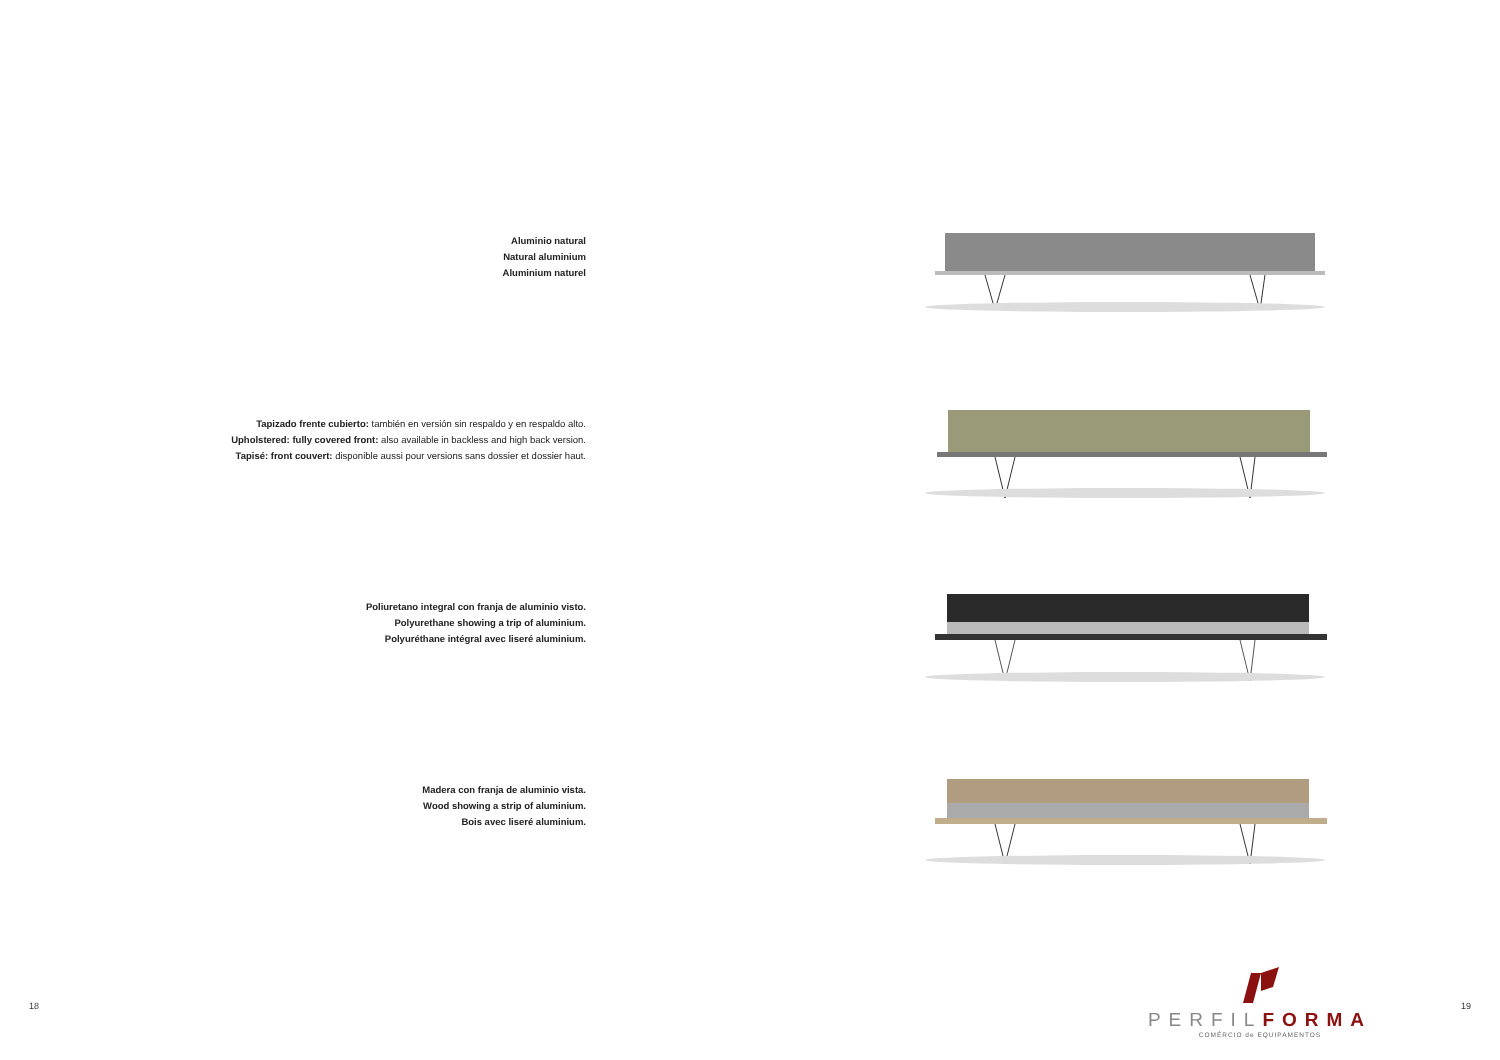Aluminio natural
Natural aluminium
Aluminium naturel
Tapizado frente cubierto: también en versión sin respaldo y en respaldo alto.
Upholstered: fully covered front: also available in backless and high back version.
Tapisé: front couvert: disponible aussi pour versions sans dossier et dossier haut.
Poliuretano integral con franja de aluminio visto.
Polyurethane showing a trip of aluminium.
Polyuréthane intégral avec liseré aluminium.
Madera con franja de aluminio vista.
Wood showing a strip of aluminium.
Bois avec liseré aluminium.
18 19
PERFILFORMA
COMÉRCIO de EQUIPAMENTOS